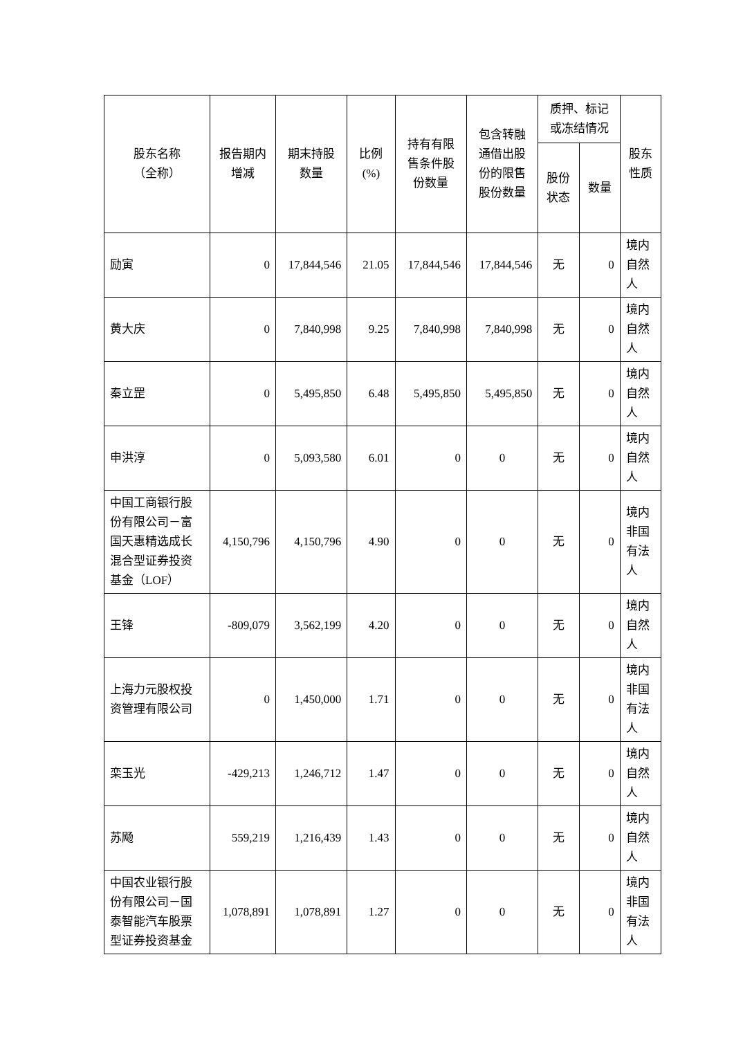| 股东名称 （全称） | 报告期内 增减 | 期末持股 数量 | 比例 (%) | 持有有限 售条件股 份数量 | 包含转融 通借出股 份的限售 股份数量 | 质押、标记 或冻结情况 | | 股东 性质 |
| --- | --- | --- | --- | --- | --- | --- | --- | --- |
| | | | | | | 股份 状态 | 数量 | |
| 励寅 | 0 | 17,844,546 | 21.05 | 17,844,546 | 17,844,546 | 无 | 0 | 境内自然人 |
| 黄大庆 | 0 | 7,840,998 | 9.25 | 7,840,998 | 7,840,998 | 无 | 0 | 境内自然人 |
| 秦立罡 | 0 | 5,495,850 | 6.48 | 5,495,850 | 5,495,850 | 无 | 0 | 境内自然人 |
| 申洪淳 | 0 | 5,093,580 | 6.01 | 0 | 0 | 无 | 0 | 境内自然人 |
| 中国工商银行股份有限公司－富国天惠精选成长混合型证券投资基金（LOF） | 4,150,796 | 4,150,796 | 4.90 | 0 | 0 | 无 | 0 | 境内非国有法人 |
| 王锋 | -809,079 | 3,562,199 | 4.20 | 0 | 0 | 无 | 0 | 境内自然人 |
| 上海力元股权投资管理有限公司 | 0 | 1,450,000 | 1.71 | 0 | 0 | 无 | 0 | 境内非国有法人 |
| 栾玉光 | -429,213 | 1,246,712 | 1.47 | 0 | 0 | 无 | 0 | 境内自然人 |
| 苏飏 | 559,219 | 1,216,439 | 1.43 | 0 | 0 | 无 | 0 | 境内自然人 |
| 中国农业银行股份有限公司－国泰智能汽车股票型证券投资基金 | 1,078,891 | 1,078,891 | 1.27 | 0 | 0 | 无 | 0 | 境内非国有法人 |